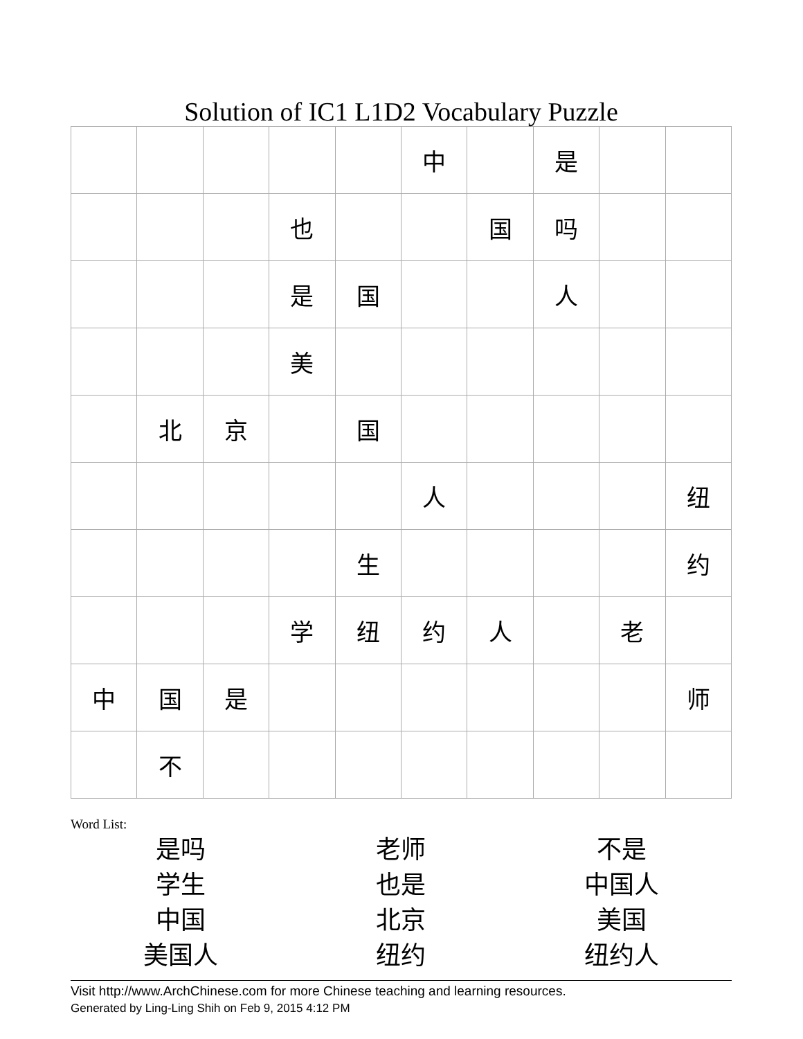Solution of IC1 L1D2 Vocabulary Puzzle
| | | | | | 中 | | 是 | | |
| | | | 也 | | | 国 | 吗 | | |
| | | | 是 | 国 | | | 人 | | |
| | | | 美 | | | | | | |
| | 北 | 京 | | 国 | | | | | |
| | | | | | 人 | | | | 纽 |
| | | | | 生 | | | | | 约 |
| | | | 学 | 纽 | 约 | 人 | | 老 | |
| 中 | 国 | 是 | | | | | | | 师 |
| | 不 | | | | | | | | |
Word List:
| 是吗 | 老师 | 不是 |
| 学生 | 也是 | 中国人 |
| 中国 | 北京 | 美国 |
| 美国人 | 纽约 | 纽约人 |
Visit http://www.ArchChinese.com for more Chinese teaching and learning resources.
Generated by Ling-Ling Shih on Feb 9, 2015 4:12 PM